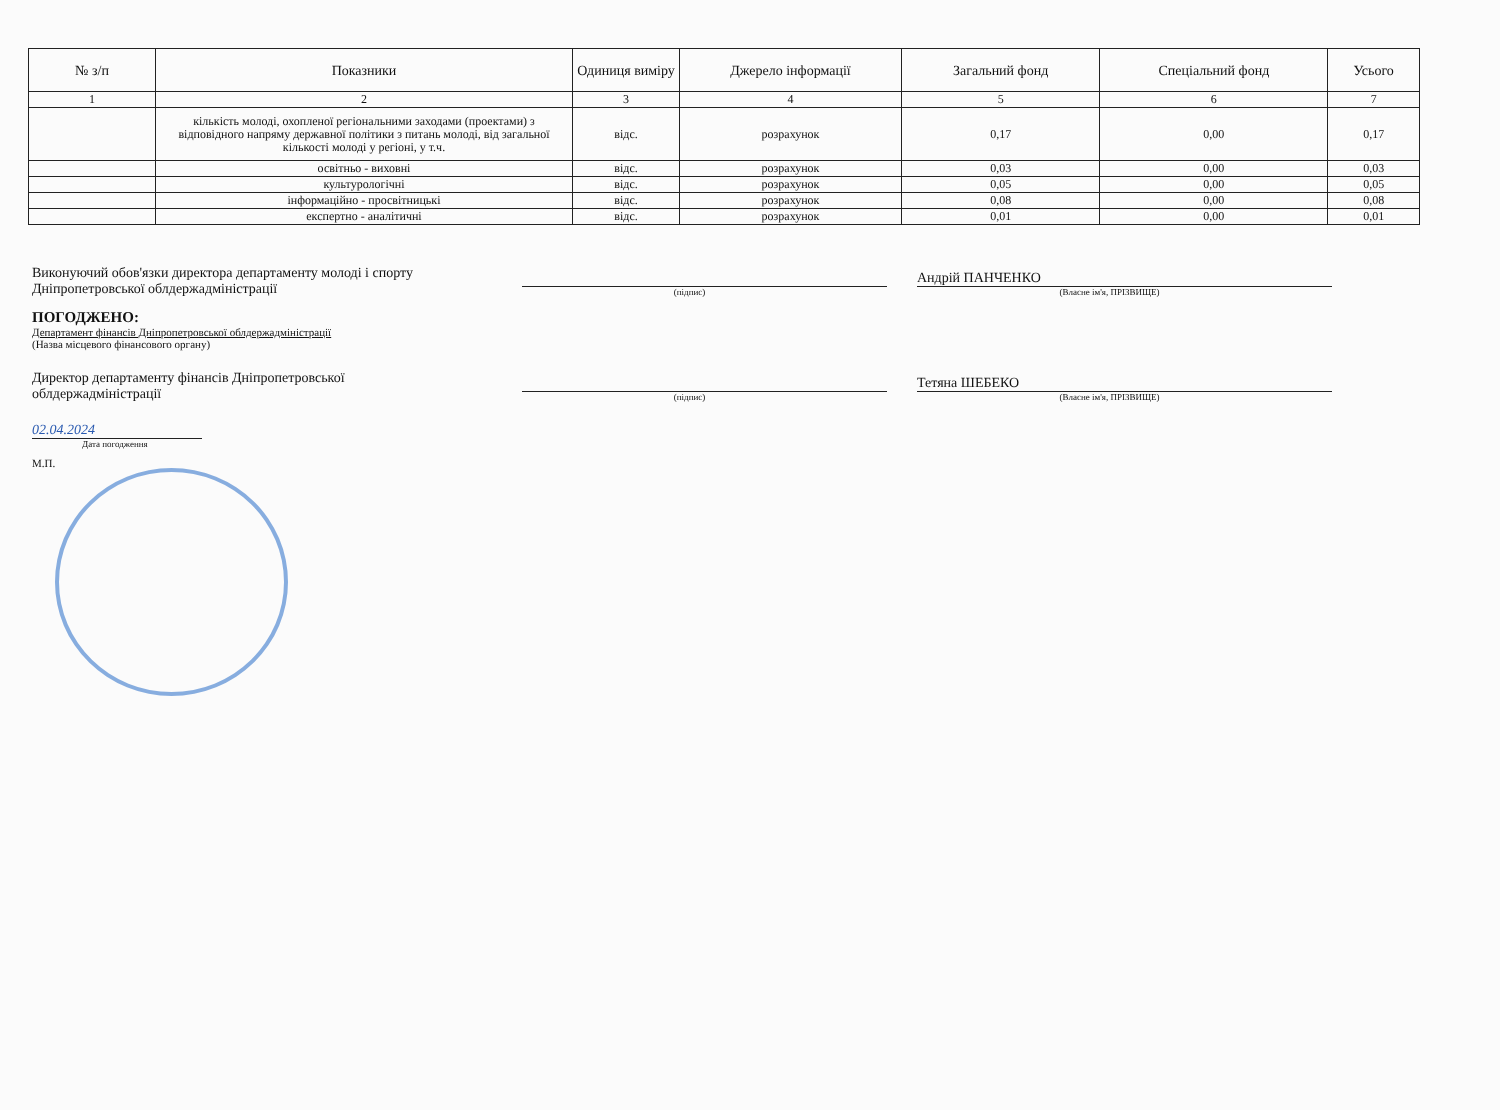| № з/п | Показники | Одиниця виміру | Джерело інформації | Загальний фонд | Спеціальний фонд | Усього |
| --- | --- | --- | --- | --- | --- | --- |
| 1 | 2 | 3 | 4 | 5 | 6 | 7 |
| | кількість молоді, охопленої регіональними заходами (проектами) з відповідного напряму державної політики з питань молоді, від загальної кількості молоді у регіоні, у т.ч. | відс. | розрахунок | 0,17 | 0,00 | 0,17 |
| | освітньо - виховні | відс. | розрахунок | 0,03 | 0,00 | 0,03 |
| | культурологічні | відс. | розрахунок | 0,05 | 0,00 | 0,05 |
| | інформаційно - просвітницькі | відс. | розрахунок | 0,08 | 0,00 | 0,08 |
| | експертно - аналітичні | відс. | розрахунок | 0,01 | 0,00 | 0,01 |
Виконуючий обов'язки директора департаменту молоді і спорту
Дніпропетровської облдержадміністрації
(підпис)
Андрій ПАНЧЕНКО
(Власне ім'я, ПРІЗВИЩЕ)
ПОГОДЖЕНО:
Департамент фінансів Дніпропетровської облдержадміністрації
(Назва місцевого фінансового органу)
Директор департаменту фінансів Дніпропетровської
облдержадміністрації
(підпис)
Тетяна ШЕБЕКО
(Власне ім'я, ПРІЗВИЩЕ)
02.04.2024
Дата погодження
М.П.